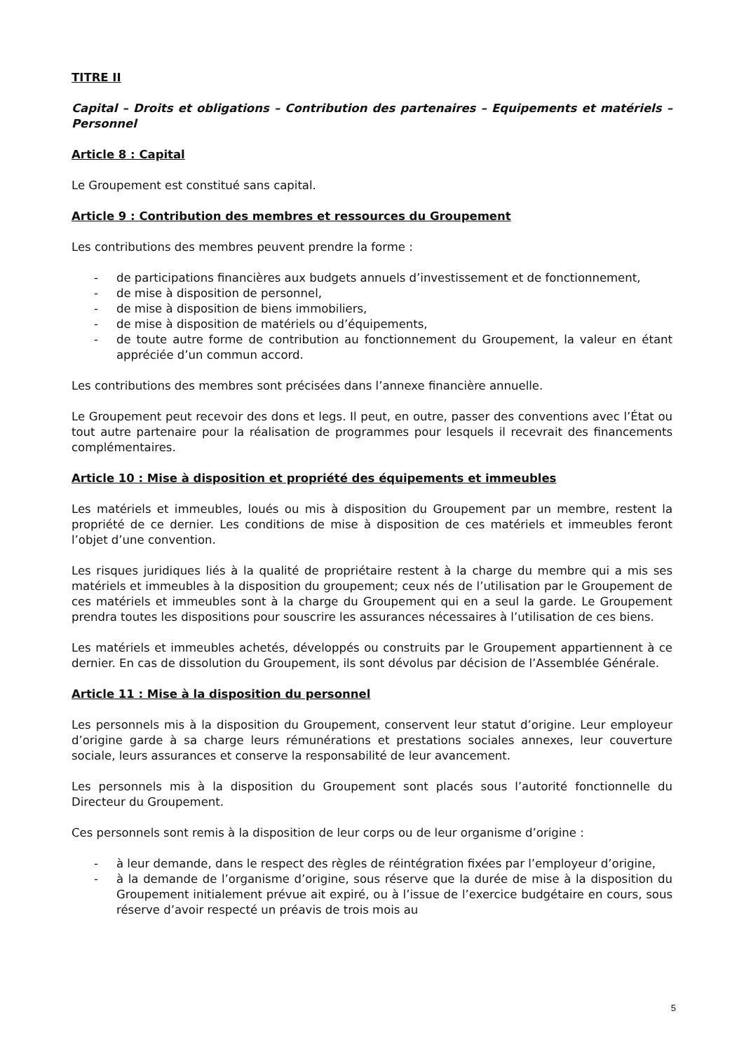TITRE II
Capital – Droits et obligations – Contribution des partenaires – Equipements et matériels – Personnel
Article 8 : Capital
Le Groupement est constitué sans capital.
Article 9 : Contribution des membres et ressources du Groupement
Les contributions des membres peuvent prendre la forme :
- de participations financières aux budgets annuels d’investissement et de fonctionnement,
- de mise à disposition de personnel,
- de mise à disposition de biens immobiliers,
- de mise à disposition de matériels ou d’équipements,
- de toute autre forme de contribution au fonctionnement du Groupement, la valeur en étant appréciée d’un commun accord.
Les contributions des membres sont précisées dans l’annexe financière annuelle.
Le Groupement peut recevoir des dons et legs. Il peut, en outre, passer des conventions avec l’État ou tout autre partenaire pour la réalisation de programmes pour lesquels il recevrait des financements complémentaires.
Article 10 : Mise à disposition et propriété des équipements et immeubles
Les matériels et immeubles, loués ou mis à disposition du Groupement par un membre, restent la propriété de ce dernier. Les conditions de mise à disposition de ces matériels et immeubles feront l’objet d’une convention.
Les risques juridiques liés à la qualité de propriétaire restent à la charge du membre qui a mis ses matériels et immeubles à la disposition du groupement; ceux nés de l’utilisation par le Groupement de ces matériels et immeubles sont à la charge du Groupement qui en a seul la garde. Le Groupement prendra toutes les dispositions pour souscrire les assurances nécessaires à l’utilisation de ces biens.
Les matériels et immeubles achetés, développés ou construits par le Groupement appartiennent à ce dernier. En cas de dissolution du Groupement, ils sont dévolus par décision de l’Assemblée Générale.
Article 11 : Mise à la disposition du personnel
Les personnels mis à la disposition du Groupement, conservent leur statut d’origine. Leur employeur d’origine garde à sa charge leurs rémunérations et prestations sociales annexes, leur couverture sociale, leurs assurances et conserve la responsabilité de leur avancement.
Les personnels mis à la disposition du Groupement sont placés sous l’autorité fonctionnelle du Directeur du Groupement.
Ces personnels sont remis à la disposition de leur corps ou de leur organisme d’origine :
- à leur demande, dans le respect des règles de réintégration fixées par l’employeur d’origine,
- à la demande de l’organisme d’origine, sous réserve que la durée de mise à la disposition du Groupement initialement prévue ait expiré, ou à l’issue de l’exercice budgétaire en cours, sous réserve d’avoir respecté un préavis de trois mois au
5